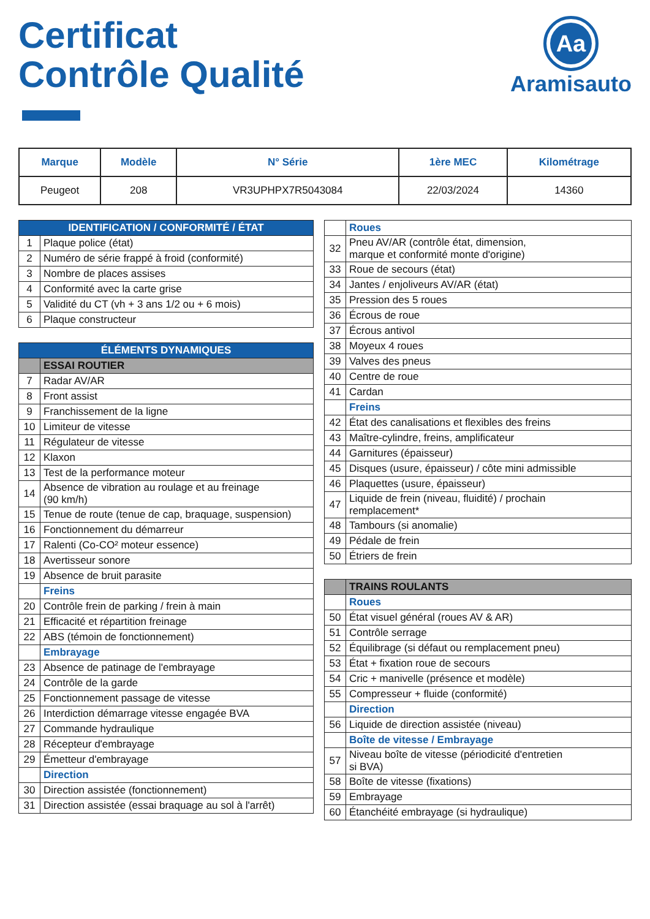Certificat
Contrôle Qualité
Aa
Aramisauto
| Marque | Modèle | N° Série | 1ère MEC | Kilométrage |
| --- | --- | --- | --- | --- |
| Peugeot | 208 | VR3UPHPX7R5043084 | 22/03/2024 | 14360 |
| IDENTIFICATION / CONFORMITÉ / ÉTAT | |
| 1 | Plaque police (état) |
| 2 | Numéro de série frappé à froid (conformité) |
| 3 | Nombre de places assises |
| 4 | Conformité avec la carte grise |
| 5 | Validité du CT (vh + 3 ans 1/2 ou + 6 mois) |
| 6 | Plaque constructeur |
| ÉLÉMENTS DYNAMIQUES | |
| | ESSAI ROUTIER |
| 7 | Radar AV/AR |
| 8 | Front assist |
| 9 | Franchissement de la ligne |
| 10 | Limiteur de vitesse |
| 11 | Régulateur de vitesse |
| 12 | Klaxon |
| 13 | Test de la performance moteur |
| 14 | Absence de vibration au roulage et au freinage (90 km/h) |
| 15 | Tenue de route (tenue de cap, braquage, suspension) |
| 16 | Fonctionnement du démarreur |
| 17 | Ralenti (Co-CO² moteur essence) |
| 18 | Avertisseur sonore |
| 19 | Absence de bruit parasite |
| | Freins |
| 20 | Contrôle frein de parking / frein à main |
| 21 | Efficacité et répartition freinage |
| 22 | ABS (témoin de fonctionnement) |
| | Embrayage |
| 23 | Absence de patinage de l'embrayage |
| 24 | Contrôle de la garde |
| 25 | Fonctionnement passage de vitesse |
| 26 | Interdiction démarrage vitesse engagée BVA |
| 27 | Commande hydraulique |
| 28 | Récepteur d'embrayage |
| 29 | Émetteur d'embrayage |
| | Direction |
| 30 | Direction assistée (fonctionnement) |
| 31 | Direction assistée (essai braquage au sol à l'arrêt) |
| | Roues |
| 32 | Pneu AV/AR (contrôle état, dimension, marque et conformité monte d'origine) |
| 33 | Roue de secours (état) |
| 34 | Jantes / enjoliveurs AV/AR (état) |
| 35 | Pression des 5 roues |
| 36 | Écrous de roue |
| 37 | Écrous antivol |
| 38 | Moyeux 4 roues |
| 39 | Valves des pneus |
| 40 | Centre de roue |
| 41 | Cardan |
| | Freins |
| 42 | État des canalisations et flexibles des freins |
| 43 | Maître-cylindre, freins, amplificateur |
| 44 | Garnitures (épaisseur) |
| 45 | Disques (usure, épaisseur) / côte mini admissible |
| 46 | Plaquettes (usure, épaisseur) |
| 47 | Liquide de frein (niveau, fluidité) / prochain remplacement* |
| 48 | Tambours (si anomalie) |
| 49 | Pédale de frein |
| 50 | Étriers de frein |
| | TRAINS ROULANTS |
| | Roues |
| 50 | État visuel général (roues AV & AR) |
| 51 | Contrôle serrage |
| 52 | Équilibrage (si défaut ou remplacement pneu) |
| 53 | État + fixation roue de secours |
| 54 | Cric + manivelle (présence et modèle) |
| 55 | Compresseur + fluide (conformité) |
| | Direction |
| 56 | Liquide de direction assistée (niveau) |
| | Boîte de vitesse / Embrayage |
| 57 | Niveau boîte de vitesse (périodicité d'entretien si BVA) |
| 58 | Boîte de vitesse (fixations) |
| 59 | Embrayage |
| 60 | Étanchéité embrayage (si hydraulique) |